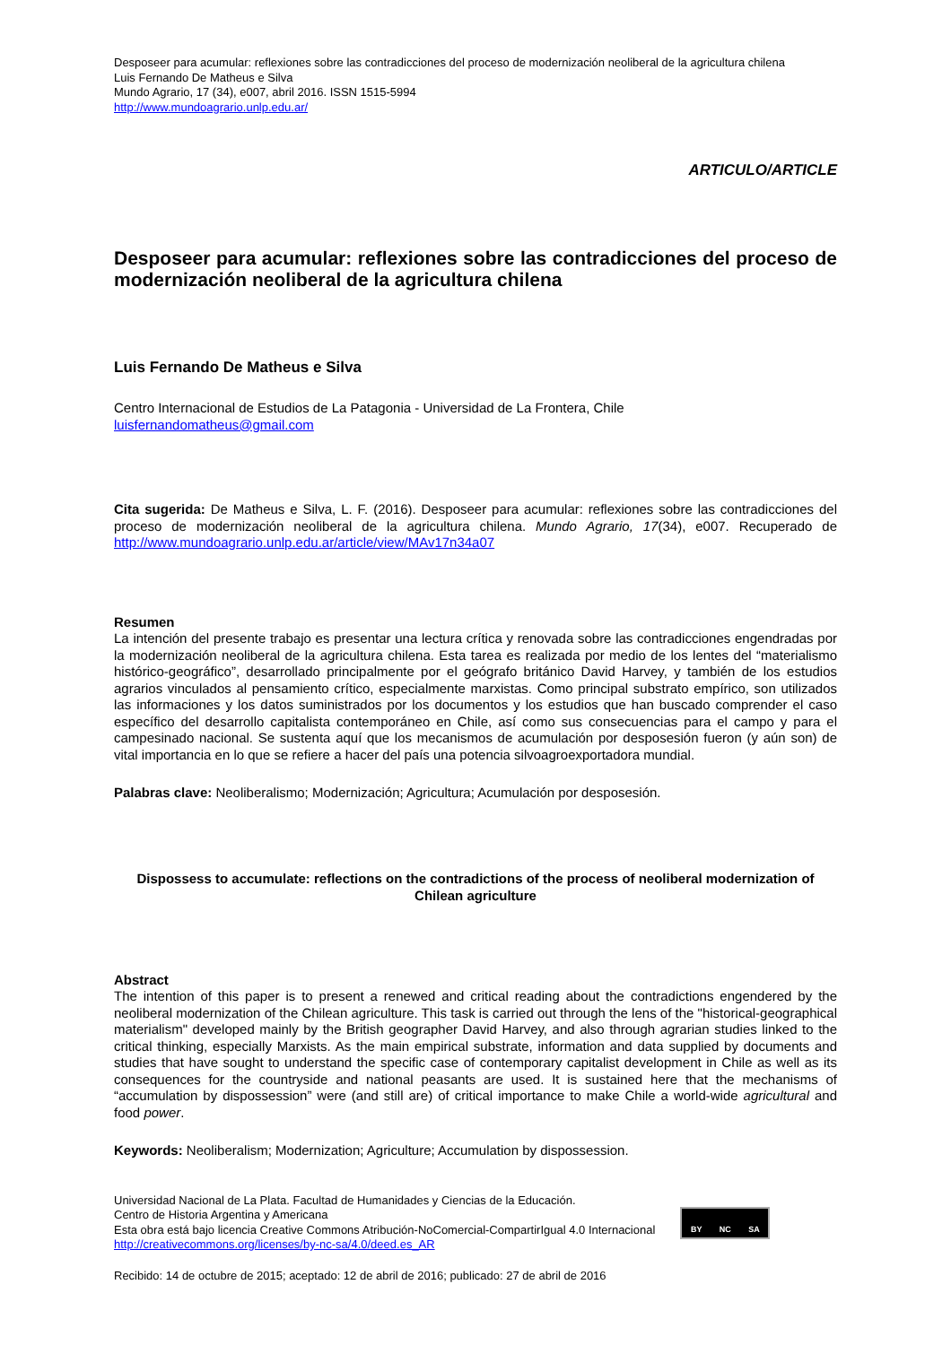Desposeer para acumular: reflexiones sobre las contradicciones del proceso de modernización neoliberal de la agricultura chilena
Luis Fernando De Matheus e Silva
Mundo Agrario, 17 (34), e007, abril 2016. ISSN 1515-5994
http://www.mundoagrario.unlp.edu.ar/
ARTICULO/ARTICLE
Desposeer para acumular: reflexiones sobre las contradicciones del proceso de modernización neoliberal de la agricultura chilena
Luis Fernando De Matheus e Silva
Centro Internacional de Estudios de La Patagonia - Universidad de La Frontera, Chile
luisfernandomatheus@gmail.com
Cita sugerida: De Matheus e Silva, L. F. (2016). Desposeer para acumular: reflexiones sobre las contradicciones del proceso de modernización neoliberal de la agricultura chilena. Mundo Agrario, 17(34), e007. Recuperado de http://www.mundoagrario.unlp.edu.ar/article/view/MAv17n34a07
Resumen
La intención del presente trabajo es presentar una lectura crítica y renovada sobre las contradicciones engendradas por la modernización neoliberal de la agricultura chilena. Esta tarea es realizada por medio de los lentes del “materialismo histórico-geográfico”, desarrollado principalmente por el geógrafo británico David Harvey, y también de los estudios agrarios vinculados al pensamiento crítico, especialmente marxistas. Como principal substrato empírico, son utilizados las informaciones y los datos suministrados por los documentos y los estudios que han buscado comprender el caso específico del desarrollo capitalista contemporáneo en Chile, así como sus consecuencias para el campo y para el campesinado nacional. Se sustenta aquí que los mecanismos de acumulación por desposesión fueron (y aún son) de vital importancia en lo que se refiere a hacer del país una potencia silvoagroexportadora mundial.
Palabras clave: Neoliberalismo; Modernización; Agricultura; Acumulación por desposesión.
Dispossess to accumulate: reflections on the contradictions of the process of neoliberal modernization of Chilean agriculture
Abstract
The intention of this paper is to present a renewed and critical reading about the contradictions engendered by the neoliberal modernization of the Chilean agriculture. This task is carried out through the lens of the "historical-geographical materialism" developed mainly by the British geographer David Harvey, and also through agrarian studies linked to the critical thinking, especially Marxists. As the main empirical substrate, information and data supplied by documents and studies that have sought to understand the specific case of contemporary capitalist development in Chile as well as its consequences for the countryside and national peasants are used. It is sustained here that the mechanisms of “accumulation by dispossession” were (and still are) of critical importance to make Chile a world-wide agricultural and food power.
Keywords: Neoliberalism; Modernization; Agriculture; Accumulation by dispossession.
Universidad Nacional de La Plata. Facultad de Humanidades y Ciencias de la Educación.
Centro de Historia Argentina y Americana
Esta obra está bajo licencia Creative Commons Atribución-NoComercial-CompartirIgual 4.0 Internacional
http://creativecommons.org/licenses/by-nc-sa/4.0/deed.es_AR
BY NC SA
Recibido: 14 de octubre de 2015; aceptado: 12 de abril de 2016; publicado: 27 de abril de 2016